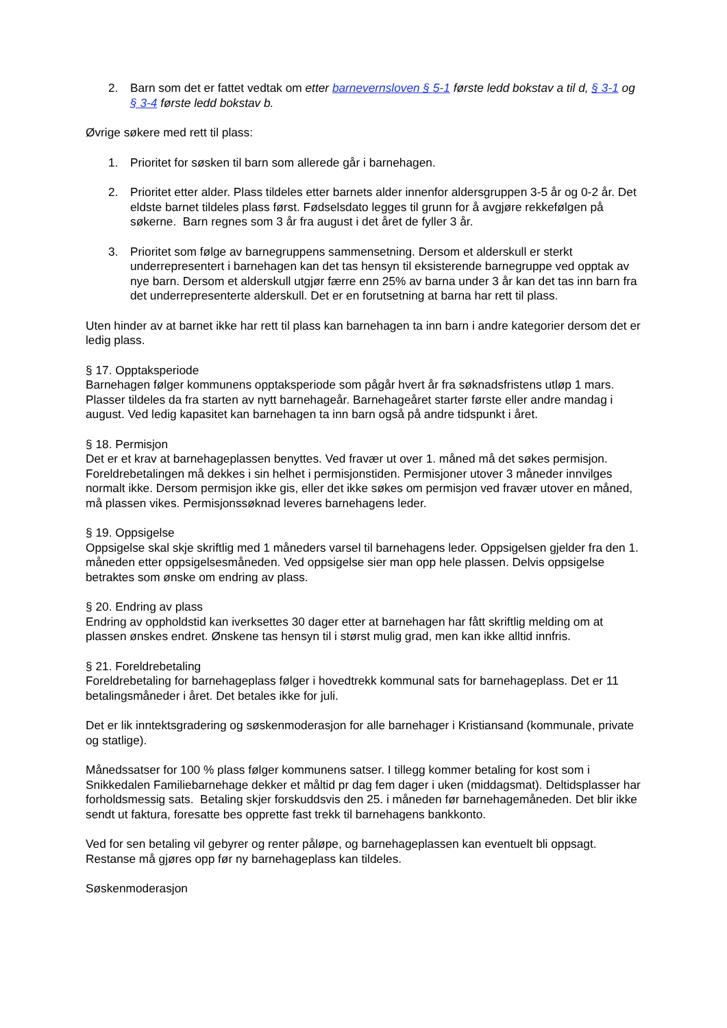2. Barn som det er fattet vedtak om etter barnevernsloven § 5-1 første ledd bokstav a til d, § 3-1 og § 3-4 første ledd bokstav b.
Øvrige søkere med rett til plass:
1. Prioritet for søsken til barn som allerede går i barnehagen.
2. Prioritet etter alder. Plass tildeles etter barnets alder innenfor aldersgruppen 3-5 år og 0-2 år. Det eldste barnet tildeles plass først. Fødselsdato legges til grunn for å avgjøre rekkefølgen på søkerne. Barn regnes som 3 år fra august i det året de fyller 3 år.
3. Prioritet som følge av barnegruppens sammensetning. Dersom et alderskull er sterkt underrepresentert i barnehagen kan det tas hensyn til eksisterende barnegruppe ved opptak av nye barn. Dersom et alderskull utgjør færre enn 25% av barna under 3 år kan det tas inn barn fra det underrepresenterte alderskull. Det er en forutsetning at barna har rett til plass.
Uten hinder av at barnet ikke har rett til plass kan barnehagen ta inn barn i andre kategorier dersom det er ledig plass.
§ 17. Opptaksperiode
Barnehagen følger kommunens opptaksperiode som pågår hvert år fra søknadsfristens utløp 1 mars. Plasser tildeles da fra starten av nytt barnehageår. Barnehageåret starter første eller andre mandag i august. Ved ledig kapasitet kan barnehagen ta inn barn også på andre tidspunkt i året.
§ 18. Permisjon
Det er et krav at barnehageplassen benyttes. Ved fravær ut over 1. måned må det søkes permisjon. Foreldrebetalingen må dekkes i sin helhet i permisjonstiden. Permisjoner utover 3 måneder innvilges normalt ikke. Dersom permisjon ikke gis, eller det ikke søkes om permisjon ved fravær utover en måned, må plassen vikes. Permisjonssøknad leveres barnehagens leder.
§ 19. Oppsigelse
Oppsigelse skal skje skriftlig med 1 måneders varsel til barnehagens leder. Oppsigelsen gjelder fra den 1. måneden etter oppsigelsesmåneden. Ved oppsigelse sier man opp hele plassen. Delvis oppsigelse betraktes som ønske om endring av plass.
§ 20. Endring av plass
Endring av oppholdstid kan iverksettes 30 dager etter at barnehagen har fått skriftlig melding om at plassen ønskes endret. Ønskene tas hensyn til i størst mulig grad, men kan ikke alltid innfris.
§ 21. Foreldrebetaling
Foreldrebetaling for barnehageplass følger i hovedtrekk kommunal sats for barnehageplass. Det er 11 betalingsmåneder i året. Det betales ikke for juli.
Det er lik inntektsgradering og søskenmoderasjon for alle barnehager i Kristiansand (kommunale, private og statlige).
Månedssatser for 100 % plass følger kommunens satser. I tillegg kommer betaling for kost som i Snikkedalen Familiebarnehage dekker et måltid pr dag fem dager i uken (middagsmat). Deltidsplasser har forholdsmessig sats. Betaling skjer forskuddsvis den 25. i måneden før barnehagemåneden. Det blir ikke sendt ut faktura, foresatte bes opprette fast trekk til barnehagens bankkonto.
Ved for sen betaling vil gebyrer og renter påløpe, og barnehageplassen kan eventuelt bli oppsagt. Restanse må gjøres opp før ny barnehageplass kan tildeles.
Søskenmoderasjon